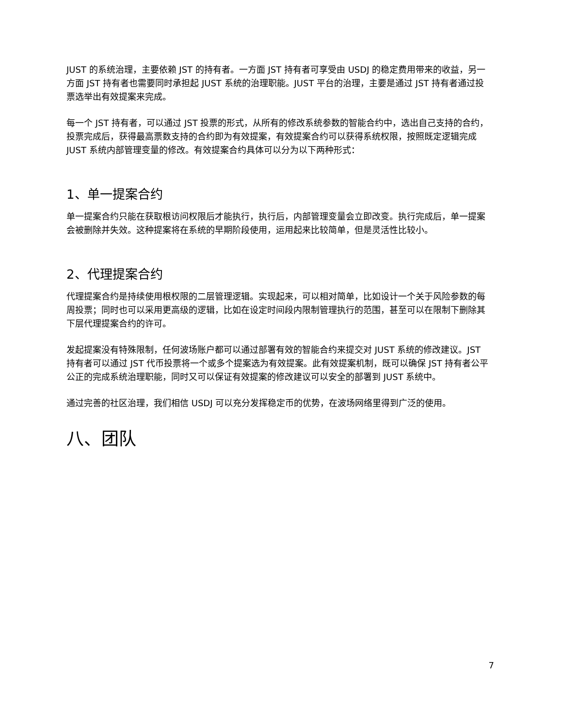JUST 的系统治理，主要依赖 JST 的持有者。一方面 JST 持有者可享受由 USDJ 的稳定费用带来的收益，另一方面 JST 持有者也需要同时承担起 JUST 系统的治理职能。JUST 平台的治理，主要是通过 JST 持有者通过投票选举出有效提案来完成。
每一个 JST 持有者，可以通过 JST 投票的形式，从所有的修改系统参数的智能合约中，选出自己支持的合约，投票完成后，获得最高票数支持的合约即为有效提案，有效提案合约可以获得系统权限，按照既定逻辑完成 JUST 系统内部管理变量的修改。有效提案合约具体可以分为以下两种形式：
1、单一提案合约
单一提案合约只能在获取根访问权限后才能执行，执行后，内部管理变量会立即改变。执行完成后，单一提案会被删除并失效。这种提案将在系统的早期阶段使用，运用起来比较简单，但是灵活性比较小。
2、代理提案合约
代理提案合约是持续使用根权限的二层管理逻辑。实现起来，可以相对简单，比如设计一个关于风险参数的每周投票；同时也可以采用更高级的逻辑，比如在设定时间段内限制管理执行的范围，甚至可以在限制下删除其下层代理提案合约的许可。
发起提案没有特殊限制，任何波场账户都可以通过部署有效的智能合约来提交对 JUST 系统的修改建议。JST 持有者可以通过 JST 代币投票将一个或多个提案选为有效提案。此有效提案机制，既可以确保 JST 持有者公平公正的完成系统治理职能，同时又可以保证有效提案的修改建议可以安全的部署到 JUST 系统中。
通过完善的社区治理，我们相信 USDJ 可以充分发挥稳定币的优势，在波场网络里得到广泛的使用。
八、团队
7